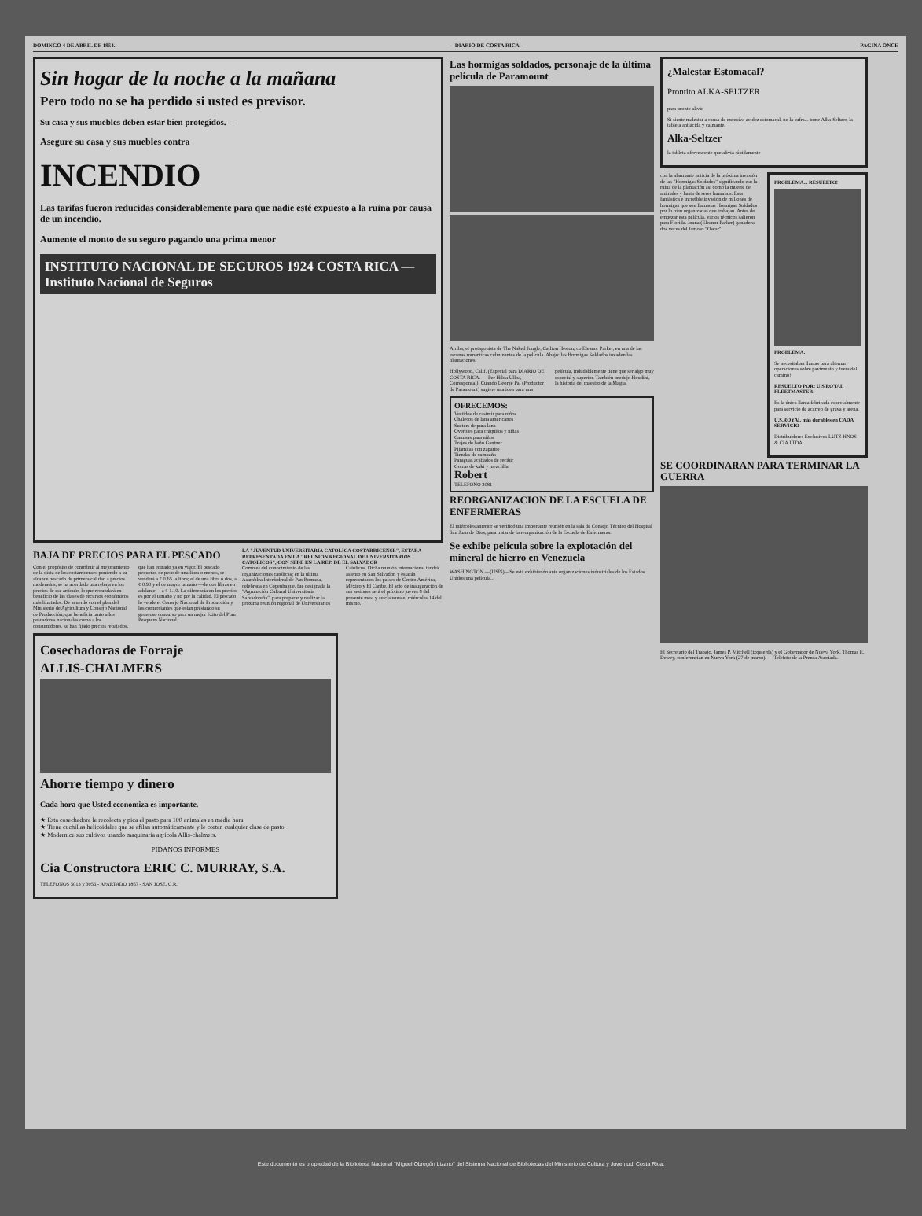DOMINGO 4 DE ABRIL DE 1954. —DIARIO DE COSTA RICA — PAGINA ONCE
Sin hogar de la noche a la mañana
Pero todo no se ha perdido si usted es previsor.
Su casa y sus muebles deben estar bien protegidos. —
Asegure su casa y sus muebles contra
INCENDIO
Las tarifas fueron reducidas considerablemente para que nadie esté expuesto a la ruina por causa de un incendio.
Aumente el monto de su seguro pagando una prima menor
INSTITUTO NACIONAL DE SEGUROS 1924 COSTA RICA — Instituto Nacional de Seguros
BAJA DE PRECIOS PARA EL PESCADO
Con el propósito de contribuir al mejoramiento de la dieta de los costarricenses poniendo a su alcance pescado de primera calidad a precios moderados, se ha acordado una rebaja en los precios de ese artículo, lo que redundará en beneficio de las clases de recursos económicos más limitados. De acuerdo con el plan del Ministerio de Agricultura y Consejo Nacional de Producción, que beneficia tanto a los pescadores nacionales como a los consumidores, se han fijado precios rebajados, que han entrado ya en vigor. El pescado pequeño, de peso de una libra o menos, se venderá a ¢ 0.65 la libra; el de una libra o dos, a ¢ 0.90 y el de mayor tamaño —de dos libras en adelante— a ¢ 1.10. La diferencia en los precios es por el tamaño y no por la calidad. El pescado lo vende el Consejo Nacional de Producción y los comerciantes que están prestando su generoso concurso para un mejor éxito del Plan Pesquero Nacional.
LA "JUVENTUD UNIVERSITARIA CATOLICA COSTARRICENSE", ESTARA REPRESENTADA EN LA "REUNION REGIONAL DE UNIVERSITARIOS CATOLICOS", CON SEDE EN LA REP. DE EL SALVADOR
Como es del conocimiento de las organizaciones católicas; en la última Asamblea Interfederal de Pax Romana, celebrada en Copenhague, fue designada la "Agrupación Cultural Universitaria Salvadoreña", para preparar y realizar la próxima reunión regional de Universitarios Católicos. Dicha reunión internacional tendrá asiento en San Salvador, y estarán representados los países de Centro América, México y El Caribe. El acto de inauguración de sus sesiones será el próximo jueves 8 del presente mes, y su clausura el miércoles 14 del mismo.
Cosechadoras de Forraje
ALLIS-CHALMERS
Ahorre tiempo y dinero
Cada hora que Usted economiza es importante.
★ Esta cosechadora le recolecta y pica el pasto para 100 animales en media hora.
★ Tiene cuchillas helicoidales que se afilan automáticamente y le cortan cualquier clase de pasto.
★ Modernice sus cultivos usando maquinaria agrícola Allis-chalmers.
PIDANOS INFORMES
Cia Constructora ERIC C. MURRAY, S.A.
TELEFONOS 5013 y 3056 - APARTADO 1867 - SAN JOSE, C.R.
Las hormigas soldados, personaje de la última película de Paramount
Arriba, el protagonista de The Naked Jungle, Carlton Heston, co Eleanor Parker, en una de las escenas románticas culminantes de la película. Abajo: las Hormigas Soldados invaden las plantaciones.
Hollywood, Calif. (Especial para DIARIO DE COSTA RICA. — Por Hilda Ulloa, Corresponsal). Cuando George Pal (Productor de Paramount) sugiere una idea para una película, indudablemente tiene que ser algo muy especial y superior. También produjo Houdini, la historia del maestro de la Magia.
OFRECEMOS:
Vestidos de casimir para niños
Chalecos de lana americanos
Sueters de pura lana
Overoles para chiquitos y niñas
Camisas para niños
Trajes de baño Gantner
Pijamitas con zapatito
Tiendas de campaña
Paraguas acabados de recibir
Gorras de kaki y mezclilla
Robert
TELEFONO 2081
REORGANIZACION DE LA ESCUELA DE ENFERMERAS
El miércoles anterior se verificó una importante reunión en la sala de Consejo Técnico del Hospital San Juan de Dios, para tratar de la reorganización de la Escuela de Enfermeras.
Se exhibe película sobre la explotación del mineral de hierro en Venezuela
WASHINGTON.—(USIS)—Se está exhibiendo ante organizaciones industriales de los Estados Unidos una película...
¿Malestar Estomacal?
Prontito ALKA-SELTZER
para pronto alivio
Si siente malestar a causa de excesiva acidez estomacal, no la sufra... tome Alka-Seltzer, la tableta antiácida y calmante.
Alka-Seltzer
la tableta efervescente que alivia rápidamente
con la alarmante noticia de la próxima invasión de las "Hormigas Soldados" significando eso la ruina de la plantación así como la muerte de animales y hasta de seres humanos. Esta fantástica e increíble invasión de millones de hormigas que son llamadas Hormigas Soldados por lo bien organizadas que trabajan. Antes de empezar esta película, varios técnicos salieron para Florida. Joana (Eleanor Parker) ganadora dos veces del famoso "Oscar".
PROBLEMA... RESUELTO!
PROBLEMA:
Se necesitaban llantas para alternar operaciones sobre pavimento y fuera del camino!
RESUELTO POR: U.S.ROYAL FLEETMASTER
Es la única llanta fabricada especialmente para servicio de acarreo de grava y arena.
U.S.ROYAL más durables en CADA SERVICIO
Distribuidores Exclusivos LUTZ HNOS & CIA LTDA.
SE COORDINARAN PARA TERMINAR LA GUERRA
El Secretario del Trabajo, James P. Mitchell (izquierda) y el Gobernador de Nueva York, Thomas E. Dewey, conferencian en Nueva York (27 de marzo). — Telefoto de la Prensa Asociada.
Este documento es propiedad de la Biblioteca Nacional "Miguel Obregón Lizano" del Sistema Nacional de Bibliotecas del Ministerio de Cultura y Juventud, Costa Rica.